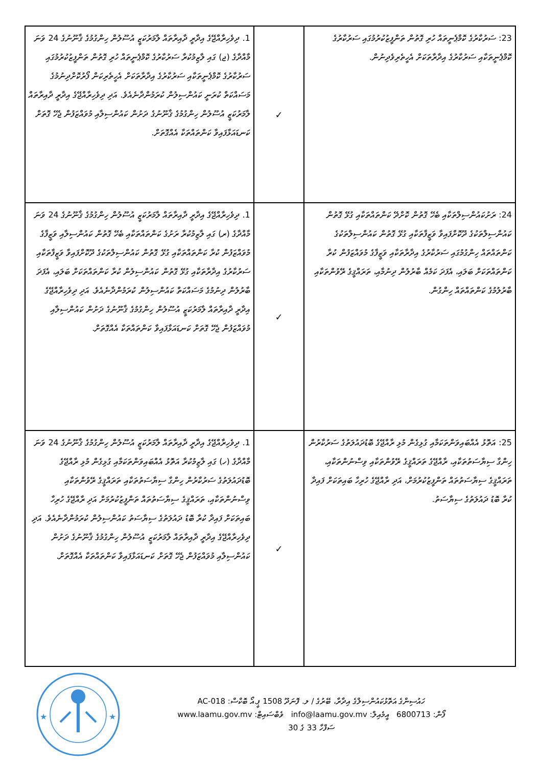| 23: ސަރުކާރުގެ ކޮމްޕެނީތައް ހުރި ގޮތުން ތަންފީޒުކުރުމުގައި ސަރުކާރުގެ ކޮމްޕެނީތަކާއި ސަރުކާރުގެ އިދާރާތަކަށް އެހީތެރިވެދިނުން. | ✓ | 1. ދިވެހިރާއްޖޭގެ އިދާރީ ދާއިރާތައް ލާމަރުކަޒީ އުސޫލުން ހިންގުމުގެ ޤާނޫނުގެ 24 ވަނަ މާއްދާގެ (ޖ) ގައި ލާޒިމުކުރާ ސަރުކާރުގެ ކޮމްޕެނީތައް ހުރި ގޮތުން ތަންފީޒުކުރުމުގައި ސަރުކާރުގެ ކޮމްޕެނީތަކާއި ސަރުކާރުގެ އިދާރާތަކަށް އެހީތެރިކަން ފޯރުކޮށްދިނުމުގެ މަސައްކަތް ކުރަނީ ކައުންސިލުން ކުރަމުންދާނެއެވެ. އަދި ދިވެހިރާއްޖޭގެ އިދާރީ ދާއިރާތައް ލާމަރުކަޒީ އުސޫލުން ހިންގުމުގެ ޤާނޫނުގެ ދަށުން ކައުންސިލާއި މުވައްޒަފުން ޖެހޭ ގޮތަށް ކަނޑައަޅާފައިވާ ކަންތައްތަކާ އެއްގޮތަށް. |
| 24: ރަށުކައުންސިލްތަކާއި ބެހޭ ގޮތުން ކޮށްދޭ ކަންތައްތަކާއި ގުޅޭ ގޮތުން ކައުންސިލްތަކުގެ ދޫކޮށްފައިވާ ވަޒީފާތަކާއި ގުޅޭ ގޮތުން ކައުންސިލްތަކުގެ ކަންތައްތައް ހިންގުމުގައި ސަރުކާރުގެ އިދާރާތަކާއި ވަޒީފާގެ މުވައްޒަފުން ކުރާ ކަންތައްތަކަށް ބަލައި، އެފަދަ ކަމެއް ބާރުލުން ދިނުމާއި، ތަރައްޤީގެ ރޭވުންތަކާއި ބާރުލުމުގެ ކަންތައްތައް ހިންގުން. | ✓ | 1. ދިވެހިރާއްޖޭގެ އިދާރީ ދާއިރާތައް ލާމަރުކަޒީ އުސޫލުން ހިންގުމުގެ ޤާނޫނުގެ 24 ވަނަ މާއްދާގެ (ރ) ގައި ލާޒިމުކުރާ ރަށުގެ ކަންތައްތަކާއި ބެހޭ ގޮތުން ކައުންސިލާއި ވަޒީފާގެ މުވައްޒަފުން ކުރާ ކަންތައްތަކާއި ގުޅޭ ގޮތުން ކައުންސިލްތަކުގެ ދޫކޮށްފައިވާ ވަޒީފާތަކާއި ސަރުކާރުގެ އިދާރާތަކާއި ގުޅޭ ގޮތުން ކައުންސިލުން ކުރާ ކަންތައްތަކަށް ބަލައި، އެފަދަ ބާރުލުން ދިނުމުގެ މަސައްކަތް ކައުންސިލުން ކުރަމުންދާނެއެވެ. އަދި ދިވެހިރާއްޖޭގެ އިދާރީ ދާއިރާތައް ލާމަރުކަޒީ އުސޫލުން ހިންގުމުގެ ޤާނޫނުގެ ދަށުން ކައުންސިލާއި މުވައްޒަފުން ޖެހޭ ގޮތަށް ކަނޑައަޅާފައިވާ ކަންތައްތަކާ އެއްގޮތަށް. |
| 25: އަތޮޅު އެއްބައިވަންތަކަމާއި ގުޅިގެން މުޅި ރާއްޖޭގެ ބޮޑުދައުލަތުގެ ސަރުކާރުން ހިންގާ ސިޔާސަތުތަކާއި، ރާއްޖޭގެ ތަރައްޤީގެ ރޭވުންތަކާއި ވިސްނުންތަކާއި، ތަރައްޤީގެ ސިޔާސަތުތައް ތަންފީޒުކުރުމަށް، އަދި ރާއްޖޭގެ ހުރިހާ ބައިތަކަށް ފައިދާ ކުރާ ބޮޑު ދައުލަތުގެ ސިޔާސަތު. | ✓ | 1. ދިވެހިރާއްޖޭގެ އިދާރީ ދާއިރާތައް ލާމަރުކަޒީ އުސޫލުން ހިންގުމުގެ ޤާނޫނުގެ 24 ވަނަ މާއްދާގެ (ހ) ގައި ލާޒިމުކުރާ އަތޮޅު އެއްބައިވަންތަކަމާއި ގުޅިގެން މުޅި ރާއްޖޭގެ ބޮޑުދައުލަތުގެ ސަރުކާރުން ހިންގާ ސިޔާސަތުތަކާއި ތަރައްޤީގެ ރޭވުންތަކާއި ވިސްނުންތަކާއި، ތަރައްޤީގެ ސިޔާސަތުތައް ތަންފީޒުކުރުމަށް އަދި ރާއްޖޭގެ ހުރިހާ ބައިތަކަށް ފައިދާ ކުރާ ބޮޑު ދައުލަތުގެ ސިޔާސަތު ކައުންސިލުން ކުރަމުންދާނެއެވެ. އަދި ދިވެހިރާއްޖޭގެ އިދާރީ ދާއިރާތައް ލާމަރުކަޒީ އުސޫލުން ހިންގުމުގެ ޤާނޫނުގެ ދަށުން ކައުންސިލާއި މުވައްޒަފުން ޖެހޭ ގޮތަށް ކަނޑައަޅާފައިވާ ކަންތައްތަކާ އެއްގޮތަށް. |
★
★
ހައުސިންގެ އަތޮޅުކައުންސިލްގެ އިދާރާ، ބޭރުގެ / ލ. ފޮނަދޫ 1508 ޕީ.އޯ ބޮކްސް: AC-018
ފޯން: 6800713 އީމެއިލް: info@laamu.gov.mv ވެބްސައިޓް: www.laamu.gov.mv
ސަފްހާ 33 ގެ 30